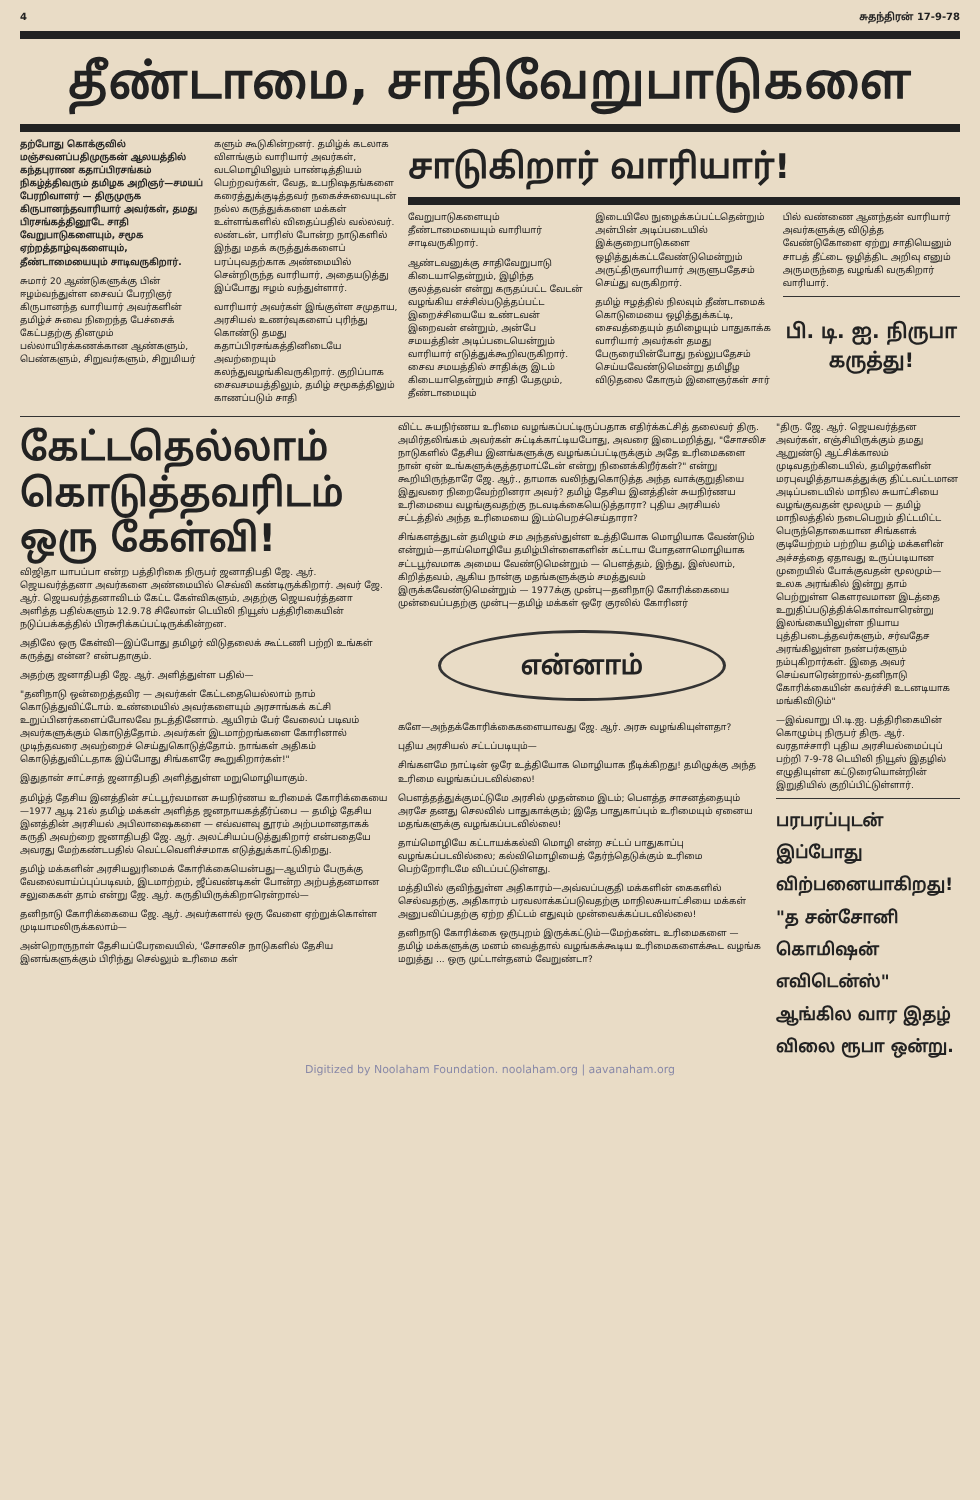4 சுதந்திரன் 17-9-78
தீண்டாமை, சாதிவேறுபாடுகளை
தற்போது கொக்குவில் மஞ்சவனப்பதிமுருகன் ஆலயத்தில் கந்தபுராண கதாப்பிரசங்கம் நிகழ்த்திவரும் தமிழக அறிஞர்—சமயப் பேரறிவாளர் — திருமுருக கிருபானந்தவாரியார் அவர்கள், தமது பிரசங்கத்தினூடே சாதி வேறுபாடுகளையும், சமூக ஏற்றத்தாழ்வுகளையும், தீண்டாமையையும் சாடிவருகிறார்.
சுமார் 20 ஆண்டுகளுக்கு பின் ஈழம்வந்துள்ள சைவப் பேரறிஞர் கிருபானந்த வாரியார் அவர்களின் தமிழ்ச் சுவை நிறைந்த பேச்சைக் கேட்பதற்கு தினமும் பல்லாயிரக்கணக்கான ஆண்களும், பெண்களும், சிறுவர்களும், சிறுமியர்
களும் கூடுகின்றனர். தமிழ்க் கடலாக விளங்கும் வாரியார் அவர்கள், வடமொழியிலும் பாண்டித்தியம் பெற்றவர்கள், வேத, உபநிஷதங்களை கரைத்துக்குடித்தவர் நகைச்சுவையுடன் நல்ல கருத்துக்களை மக்கள் உள்ளங்களில் விதைப்பதில் வல்லவர். லண்டன், பாரிஸ் போன்ற நாடுகளில் இந்து மதக் கருத்துக்களைப் பரப்புவதற்காக அண்மையில் சென்றிருந்த வாரியார், அதையடுத்து இப்போது ஈழம் வந்துள்ளார்.
வாரியார் அவர்கள் இங்குள்ள சமுதாய, அரசியல் உணர்வுகளைப் புரிந்து கொண்டு தமது கதாப்பிரசங்கத்தினிடையே அவற்றையும் கலந்துவழங்கிவருகிறார். குறிப்பாக சைவசமயத்திலும், தமிழ் சமூகத்திலும் காணப்படும் சாதி
சாடுகிறார் வாரியார்!
வேறுபாடுகளையும் தீண்டாமையையும் வாரியார் சாடிவருகிறார்.
ஆண்டவனுக்கு சாதிவேறுபாடு கிடையாதென்றும், இழிந்த குலத்தவன் என்று கருதப்பட்ட வேடன் வழங்கிய எச்சில்படுத்தப்பட்ட இறைச்சியையே உண்டவன் இறைவன் என்றும், அன்பே சமயத்தின் அடிப்படையென்றும் வாரியார் எடுத்துக்கூறிவருகிறார். சைவ சமயத்தில் சாதிக்கு இடம் கிடையாதென்றும் சாதி பேதமும், தீண்டாமையும்
இடையிலே நுழைக்கப்பட்டதென்றும் அன்பின் அடிப்படையில் இக்குறைபாடுகளை ஒழித்துக்கட்டவேண்டுமென்றும் அருட்திருவாரியார் அருளுபதேசம் செய்து வருகிறார்.
தமிழ் ஈழத்தில் நிலவும் தீண்டாமைக் கொடுமையை ஒழித்துக்கட்டி, சைவத்தையும் தமிழையும் பாதுகாக்க வாரியார் அவர்கள் தமது பேருரையின்போது நல்லுபதேசம் செய்யவேண்டுமென்று தமிழீழ விடுதலை கோரும் இளைஞர்கள் சார்
பில் வண்ணை ஆனந்தன் வாரியார் அவர்களுக்கு விடுத்த வேண்டுகோளை ஏற்று சாதியெனும் சாபத் தீட்டை ஒழித்திட அறிவு எனும் அருமருந்தை வழங்கி வருகிறார் வாரியார்.
பி. டி. ஐ. நிருபா கருத்து!
கேட்டதெல்லாம் கொடுத்தவரிடம் ஒரு கேள்வி!
விஜிதா யாபப்பா என்ற பத்திரிகை நிருபர் ஜனாதிபதி ஜே. ஆர். ஜெயவர்த்தனா அவர்களை அண்மையில் செவ்வி கண்டிருக்கிறார். அவர் ஜே. ஆர். ஜெயவர்த்தனாவிடம் கேட்ட கேள்விகளும், அதற்கு ஜெயவர்த்தனா அளித்த பதில்களும் 12.9.78 சிலோன் டெயிலி நியூஸ் பத்திரிகையின் நடுப்பக்கத்தில் பிரசுரிக்கப்பட்டிருக்கின்றன.
அதிலே ஒரு கேள்வி—இப்போது தமிழர் விடுதலைக் கூட்டணி பற்றி உங்கள் கருத்து என்ன? என்பதாகும்.
அதற்கு ஜனாதிபதி ஜே. ஆர். அளித்துள்ள பதில்—
"தனிநாடு ஒன்றைத்தவிர — அவர்கள் கேட்டதையெல்லாம் நாம் கொடுத்துவிட்டோம். உண்மையில் அவர்களையும் அரசாங்கக் கட்சி உறுப்பினர்களைப்போலவே நடத்தினோம். ஆயிரம் பேர் வேலைப் படிவம் அவர்களுக்கும் கொடுத்தோம். அவர்கள் இடமாற்றங்களை கோரினால் முடிந்தவரை அவற்றைச் செய்துகொடுத்தோம். நாங்கள் அதிகம் கொடுத்துவிட்டதாக இப்போது சிங்களரே கூறுகிறார்கள்!"
இதுதான் சாட்சாத் ஜனாதிபதி அளித்துள்ள மறுமொழியாகும்.
தமிழ்த் தேசிய இனத்தின் சட்டபூர்வமான சுயநிர்ணய உரிமைக் கோரிக்கையை—1977 ஆடி 21ல் தமிழ் மக்கள் அளித்த ஜனநாயகத்தீர்ப்பை — தமிழ் தேசிய இனத்தின் அரசியல் அபிலாஷைகளை — எவ்வளவு தூரம் அற்பமானதாகக் கருதி அவற்றை ஜனாதிபதி ஜே. ஆர். அலட்சியப்படுத்துகிறார் என்பதையே அவரது மேற்கண்டபதில் வெட்டவெளிச்சமாக எடுத்துக்காட்டுகிறது.
தமிழ் மக்களின் அரசியலுரிமைக் கோரிக்கையென்பது—ஆயிரம் பேருக்கு வேலைவாய்ப்புப்படிவம், இடமாற்றம், ஜீப்வண்டிகள் போன்ற அற்பத்தனமான சலுகைகள் தாம் என்று ஜே. ஆர். கருதியிருக்கிறாரென்றால்—
தனிநாடு கோரிக்கையை ஜே. ஆர். அவர்களால் ஒரு வேளை ஏற்றுக்கொள்ள முடியாமலிருக்கலாம்—
அன்றொருநாள் தேசியப்பேரவையில், 'சோசலிச நாடுகளில் தேசிய இனங்களுக்கும் பிரிந்து செல்லும் உரிமை கள்
விட்ட சுயநிர்ணய உரிமை வழங்கப்பட்டிருப்பதாக எதிர்க்கட்சித் தலைவர் திரு. அமிர்தலிங்கம் அவர்கள் சுட்டிக்காட்டியபோது, அவரை இடைமறித்து, "சோசலிச நாடுகளில் தேசிய இனங்களுக்கு வழங்கப்பட்டிருக்கும் அதே உரிமைகளை நான் ஏன் உங்களுக்குத்தரமாட்டேன் என்று நினைக்கிறீர்கள்?" என்று கூறியிருந்தாரே ஜே. ஆர்., தாமாக வலிந்துகொடுத்த அந்த வாக்குறுதியை இதுவரை நிறைவேற்றினரா அவர்? தமிழ் தேசிய இனத்தின் சுயநிர்ணய உரிமையை வழங்குவதற்கு நடவடிக்கையெடுத்தாரா? புதிய அரசியல் சட்டத்தில் அந்த உரிமையை இடம்பெறச்செய்தாரா?
சிங்களத்துடன் தமிழும் சம அந்தஸ்துள்ள உத்தியோக மொழியாக வேண்டும் என்றும்—தாய்மொழியே தமிழ்பிள்ளைகளின் கட்டாய போதனாமொழியாக சட்டபூர்வமாக அமைய வேண்டுமென்றும் — பௌத்தம், இந்து, இஸ்லாம், கிறித்தவம், ஆகிய நான்கு மதங்களுக்கும் சமத்துவம் இருக்கவேண்டுமென்றும் — 1977க்கு முன்பு—தனிநாடு கோரிக்கையை முன்வைப்பதற்கு முன்பு—தமிழ் மக்கள் ஒரே குரலில் கோரினர்
என்னாம்
களே—அந்தக்கோரிக்கைகளையாவது ஜே. ஆர். அரசு வழங்கியுள்ளதா?
புதிய அரசியல் சட்டப்படியும்—
சிங்களமே நாட்டின் ஒரே உத்தியோக மொழியாக நீடிக்கிறது! தமிழுக்கு அந்த உரிமை வழங்கப்படவில்லை!
பௌத்தத்துக்குமட்டுமே அரசில் முதன்மை இடம்; பௌத்த சாசனத்தையும் அரசே தனது செலவில் பாதுகாக்கும்; இதே பாதுகாப்பும் உரிமையும் ஏனைய மதங்களுக்கு வழங்கப்படவில்லை!
தாய்மொழியே கட்டாயக்கல்வி மொழி என்ற சட்டப் பாதுகாப்பு வழங்கப்படவில்லை; கல்விமொழியைத் தேர்ந்தெடுக்கும் உரிமை பெற்றோரிடமே விடப்பட்டுள்ளது.
மத்தியில் குவிந்துள்ள அதிகாரம்—அவ்வப்பகுதி மக்களின் கைகளில் செல்வதற்கு, அதிகாரம் பரவலாக்கப்படுவதற்கு மாநிலசுயாட்சியை மக்கள் அனுபவிப்பதற்கு ஏற்ற திட்டம் எதுவும் முன்வைக்கப்படவில்லை!
தனிநாடு கோரிக்கை ஒருபுறம் இருக்கட்டும்—மேற்கண்ட உரிமைகளை — தமிழ் மக்களுக்கு மனம் வைத்தால் வழங்கக்கூடிய உரிமைகளைக்கூட வழங்க மறுத்து ... ஒரு முட்டாள்தனம் வேறுண்டா?
"திரு. ஜே. ஆர். ஜெயவர்த்தன அவர்கள், எஞ்சியிருக்கும் தமது ஆறுண்டு ஆட்சிக்காலம் முடிவதற்கிடையில், தமிழர்களின் மரபுவழித்தாயகத்துக்கு திட்டவட்டமான அடிப்படையில் மாநில சுயாட்சியை வழங்குவதன் மூலமும் — தமிழ் மாநிலத்தில் நடைபெறும் திட்டமிட்ட பெருந்தொகையான சிங்களக் குடியேற்றம் பற்றிய தமிழ் மக்களின் அச்சத்தை ஏதாவது உருப்படியான முறையில் போக்குவதன் மூலமும்— உலக அரங்கில் இன்று தாம் பெற்றுள்ள கௌரவமான இடத்தை உறுதிப்படுத்திக்கொள்வாரென்று இலங்கையிலுள்ள நியாய புத்திபடைத்தவர்களும், சர்வதேச அரங்கிலுள்ள நண்பர்களும் நம்புகிறார்கள். இதை அவர் செய்வாரென்றால்-தனிநாடு கோரிக்கையின் கவர்ச்சி உடனடியாக மங்கிவிடும்"
—இவ்வாறு பி.டி.ஐ. பத்திரிகையின் கொழும்பு நிருபர் திரு. ஆர். வரதாச்சாரி புதிய அரசியல்மைப்புப் பற்றி 7-9-78 டெயிலி நியூஸ் இதழில் எழுதியுள்ள கட்டுரையொன்றின் இறுதியில் குறிப்பிட்டுள்ளார்.
பரபரப்புடன் இப்போது விற்பனையாகிறது! "த சன்சோனி கொமிஷன் எவிடென்ஸ்" ஆங்கில வார இதழ் விலை ரூபா ஒன்று.
Digitized by Noolaham Foundation. noolaham.org | aavanaham.org